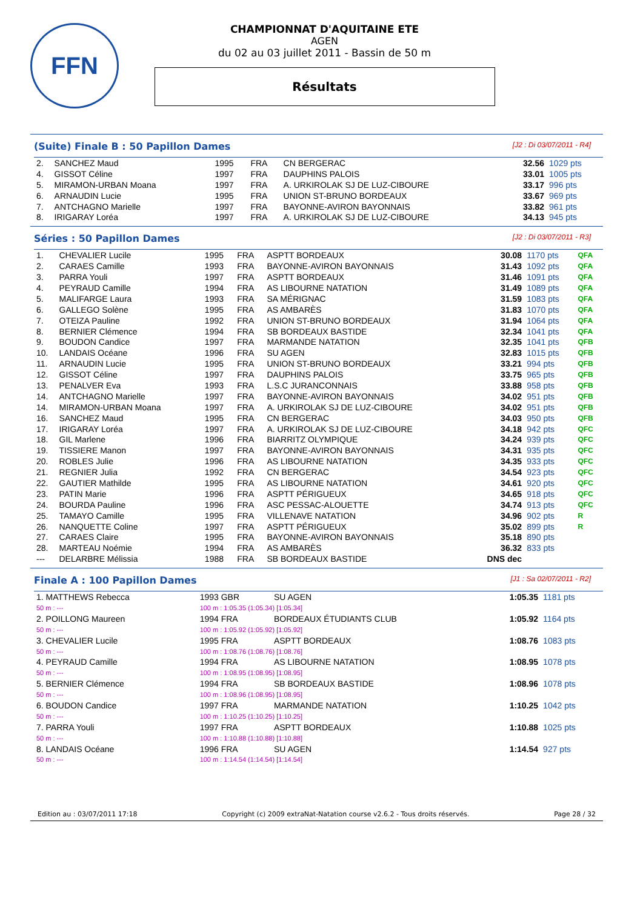FFN
CHAMPIONNAT D'AQUITAINE ETE
AGEN
du 02 au 03 juillet 2011 - Bassin de 50 m
Résultats
(Suite) Finale B : 50 Papillon Dames [J2 : Di 03/07/2011 - R4]
| 2. | SANCHEZ Maud | 1995 | FRA | CN BERGERAC | 32.56 | 1029 pts |
| 4. | GISSOT Céline | 1997 | FRA | DAUPHINS PALOIS | 33.01 | 1005 pts |
| 5. | MIRAMON-URBAN Moana | 1997 | FRA | A. URKIROLAK SJ DE LUZ-CIBOURE | 33.17 | 996 pts |
| 6. | ARNAUDIN Lucie | 1995 | FRA | UNION ST-BRUNO BORDEAUX | 33.67 | 969 pts |
| 7. | ANTCHAGNO Marielle | 1997 | FRA | BAYONNE-AVIRON BAYONNAIS | 33.82 | 961 pts |
| 8. | IRIGARAY Loréa | 1997 | FRA | A. URKIROLAK SJ DE LUZ-CIBOURE | 34.13 | 945 pts |
Séries : 50 Papillon Dames [J2 : Di 03/07/2011 - R3]
| 1. | CHEVALIER Lucile | 1995 | FRA | ASPTT BORDEAUX | 30.08 | 1170 pts | QFA |
| 2. | CARAES Camille | 1993 | FRA | BAYONNE-AVIRON BAYONNAIS | 31.43 | 1092 pts | QFA |
| 3. | PARRA Youli | 1997 | FRA | ASPTT BORDEAUX | 31.46 | 1091 pts | QFA |
| 4. | PEYRAUD Camille | 1994 | FRA | AS LIBOURNE NATATION | 31.49 | 1089 pts | QFA |
| 5. | MALIFARGE Laura | 1993 | FRA | SA MÉRIGNAC | 31.59 | 1083 pts | QFA |
| 6. | GALLEGO Solène | 1995 | FRA | AS AMBARÈS | 31.83 | 1070 pts | QFA |
| 7. | OTEIZA Pauline | 1992 | FRA | UNION ST-BRUNO BORDEAUX | 31.94 | 1064 pts | QFA |
| 8. | BERNIER Clémence | 1994 | FRA | SB BORDEAUX BASTIDE | 32.34 | 1041 pts | QFA |
| 9. | BOUDON Candice | 1997 | FRA | MARMANDE NATATION | 32.35 | 1041 pts | QFB |
| 10. | LANDAIS Océane | 1996 | FRA | SU AGEN | 32.83 | 1015 pts | QFB |
| 11. | ARNAUDIN Lucie | 1995 | FRA | UNION ST-BRUNO BORDEAUX | 33.21 | 994 pts | QFB |
| 12. | GISSOT Céline | 1997 | FRA | DAUPHINS PALOIS | 33.75 | 965 pts | QFB |
| 13. | PENALVER Eva | 1993 | FRA | L.S.C JURANCONNAIS | 33.88 | 958 pts | QFB |
| 14. | ANTCHAGNO Marielle | 1997 | FRA | BAYONNE-AVIRON BAYONNAIS | 34.02 | 951 pts | QFB |
| 14. | MIRAMON-URBAN Moana | 1997 | FRA | A. URKIROLAK SJ DE LUZ-CIBOURE | 34.02 | 951 pts | QFB |
| 16. | SANCHEZ Maud | 1995 | FRA | CN BERGERAC | 34.03 | 950 pts | QFB |
| 17. | IRIGARAY Loréa | 1997 | FRA | A. URKIROLAK SJ DE LUZ-CIBOURE | 34.18 | 942 pts | QFC |
| 18. | GIL Marlene | 1996 | FRA | BIARRITZ OLYMPIQUE | 34.24 | 939 pts | QFC |
| 19. | TISSIERE Manon | 1997 | FRA | BAYONNE-AVIRON BAYONNAIS | 34.31 | 935 pts | QFC |
| 20. | ROBLES Julie | 1996 | FRA | AS LIBOURNE NATATION | 34.35 | 933 pts | QFC |
| 21. | REGNIER Julia | 1992 | FRA | CN BERGERAC | 34.54 | 923 pts | QFC |
| 22. | GAUTIER Mathilde | 1995 | FRA | AS LIBOURNE NATATION | 34.61 | 920 pts | QFC |
| 23. | PATIN Marie | 1996 | FRA | ASPTT PÉRIGUEUX | 34.65 | 918 pts | QFC |
| 24. | BOURDA Pauline | 1996 | FRA | ASC PESSAC-ALOUETTE | 34.74 | 913 pts | QFC |
| 25. | TAMAYO Camille | 1995 | FRA | VILLENAVE NATATION | 34.96 | 902 pts | R |
| 26. | NANQUETTE Coline | 1997 | FRA | ASPTT PÉRIGUEUX | 35.02 | 899 pts | R |
| 27. | CARAES Claire | 1995 | FRA | BAYONNE-AVIRON BAYONNAIS | 35.18 | 890 pts | |
| 28. | MARTEAU Noémie | 1994 | FRA | AS AMBARÈS | 36.32 | 833 pts | |
| --- | DELARBRE Mélissia | 1988 | FRA | SB BORDEAUX BASTIDE | DNS dec | | |
Finale A : 100 Papillon Dames [J1 : Sa 02/07/2011 - R2]
| 1. MATTHEWS Rebecca | 1993 GBR | SU AGEN | 1:05.35 | 1181 pts |
| 50 m : --- | 100 m : 1:05.35 (1:05.34) [1:05.34] | | | |
| 2. POILLONG Maureen | 1994 FRA | BORDEAUX ÉTUDIANTS CLUB | 1:05.92 | 1164 pts |
| 50 m : --- | 100 m : 1:05.92 (1:05.92) [1:05.92] | | | |
| 3. CHEVALIER Lucile | 1995 FRA | ASPTT BORDEAUX | 1:08.76 | 1083 pts |
| 50 m : --- | 100 m : 1:08.76 (1:08.76) [1:08.76] | | | |
| 4. PEYRAUD Camille | 1994 FRA | AS LIBOURNE NATATION | 1:08.95 | 1078 pts |
| 50 m : --- | 100 m : 1:08.95 (1:08.95) [1:08.95] | | | |
| 5. BERNIER Clémence | 1994 FRA | SB BORDEAUX BASTIDE | 1:08.96 | 1078 pts |
| 50 m : --- | 100 m : 1:08.96 (1:08.95) [1:08.95] | | | |
| 6. BOUDON Candice | 1997 FRA | MARMANDE NATATION | 1:10.25 | 1042 pts |
| 50 m : --- | 100 m : 1:10.25 (1:10.25) [1:10.25] | | | |
| 7. PARRA Youli | 1997 FRA | ASPTT BORDEAUX | 1:10.88 | 1025 pts |
| 50 m : --- | 100 m : 1:10.88 (1:10.88) [1:10.88] | | | |
| 8. LANDAIS Océane | 1996 FRA | SU AGEN | 1:14.54 | 927 pts |
| 50 m : --- | 100 m : 1:14.54 (1:14.54) [1:14.54] | | | |
Edition au : 03/07/2011 17:18 Copyright (c) 2009 extraNat-Natation course v2.6.2 - Tous droits réservés. Page 28 / 32